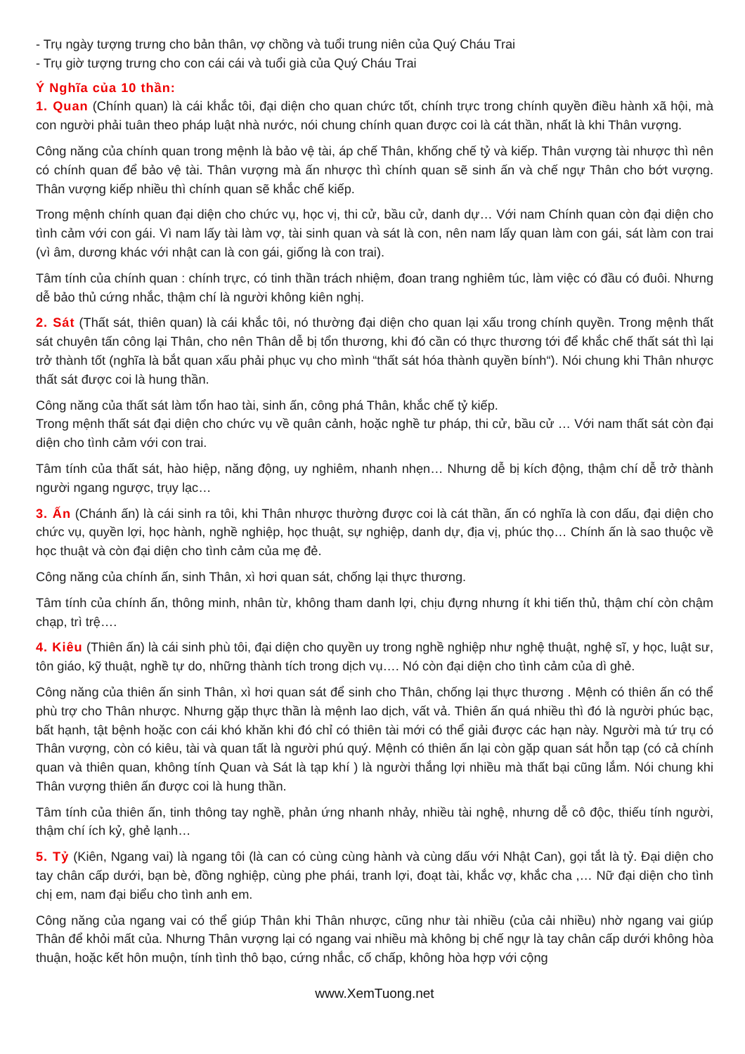- Trụ ngày tượng trưng cho bản thân, vợ chồng và tuổi trung niên của Quý Cháu Trai
- Trụ giờ tượng trưng cho con cái cái và tuổi già của Quý Cháu Trai
Ý Nghĩa của 10 thần:
1. Quan (Chính quan) là cái khắc tôi, đại diện cho quan chức tốt, chính trực trong chính quyền điều hành xã hội, mà con người phải tuân theo pháp luật nhà nước, nói chung chính quan được coi là cát thần, nhất là khi Thân vượng.
Công năng của chính quan trong mệnh là bảo vệ tài, áp chế Thân, khống chế tỷ và kiếp. Thân vượng tài nhược thì nên có chính quan để bảo vệ tài. Thân vượng mà ấn nhược thì chính quan sẽ sinh ấn và chế ngự Thân cho bớt vượng. Thân vượng kiếp nhiều thì chính quan sẽ khắc chế kiếp.
Trong mệnh chính quan đại diện cho chức vụ, học vị, thi cử, bầu cử, danh dự… Với nam Chính quan còn đại diện cho tình cảm với con gái. Vì nam lấy tài làm vợ, tài sinh quan và sát là con, nên nam lấy quan làm con gái, sát làm con trai (vì âm, dương khác với nhật can là con gái, giống là con trai).
Tâm tính của chính quan : chính trực, có tinh thần trách nhiệm, đoan trang nghiêm túc, làm việc có đầu có đuôi. Nhưng dễ bảo thủ cứng nhắc, thậm chí là người không kiên nghị.
2. Sát (Thất sát, thiên quan) là cái khắc tôi, nó thường đại diện cho quan lại xấu trong chính quyền. Trong mệnh thất sát chuyên tấn công lại Thân, cho nên Thân dễ bị tổn thương, khi đó cần có thực thương tới để khắc chế thất sát thì lại trở thành tốt (nghĩa là bắt quan xấu phải phục vụ cho mình “thất sát hóa thành quyền bính“). Nói chung khi Thân nhược thất sát được coi là hung thần.
Công năng của thất sát làm tổn hao tài, sinh ấn, công phá Thân, khắc chế tỷ kiếp.
Trong mệnh thất sát đại diện cho chức vụ về quân cảnh, hoặc nghề tư pháp, thi cử, bầu cử … Với nam thất sát còn đại diện cho tình cảm với con trai.
Tâm tính của thất sát, hào hiệp, năng động, uy nghiêm, nhanh nhẹn… Nhưng dễ bị kích động, thậm chí dễ trở thành người ngang ngược, trụy lạc…
3. Ấn (Chánh ấn) là cái sinh ra tôi, khi Thân nhược thường được coi là cát thần, ấn có nghĩa là con dấu, đại diện cho chức vụ, quyền lợi, học hành, nghề nghiệp, học thuật, sự nghiệp, danh dự, địa vị, phúc thọ… Chính ấn là sao thuộc về học thuật và còn đại diện cho tình cảm của mẹ đẻ.
Công năng của chính ấn, sinh Thân, xì hơi quan sát, chống lại thực thương.
Tâm tính của chính ấn, thông minh, nhân từ, không tham danh lợi, chịu đựng nhưng ít khi tiến thủ, thậm chí còn chậm chạp, trì trệ….
4. Kiêu (Thiên ấn) là cái sinh phù tôi, đại diện cho quyền uy trong nghề nghiệp như nghệ thuật, nghệ sĩ, y học, luật sư, tôn giáo, kỹ thuật, nghề tự do, những thành tích trong dịch vụ…. Nó còn đại diện cho tình cảm của dì ghẻ.
Công năng của thiên ấn sinh Thân, xì hơi quan sát để sinh cho Thân, chống lại thực thương . Mệnh có thiên ấn có thể phù trợ cho Thân nhược. Nhưng gặp thực thần là mệnh lao dịch, vất vả. Thiên ấn quá nhiều thì đó là người phúc bạc, bất hạnh, tật bệnh hoặc con cái khó khăn khi đó chỉ có thiên tài mới có thể giải được các hạn này. Người mà tứ trụ có Thân vượng, còn có kiêu, tài và quan tất là người phú quý. Mệnh có thiên ấn lại còn gặp quan sát hỗn tạp (có cả chính quan và thiên quan, không tính Quan và Sát là tạp khí ) là người thắng lợi nhiều mà thất bại cũng lắm. Nói chung khi Thân vượng thiên ấn được coi là hung thần.
Tâm tính của thiên ấn, tinh thông tay nghề, phản ứng nhanh nhảy, nhiều tài nghệ, nhưng dễ cô độc, thiếu tính người, thậm chí ích kỷ, ghẻ lạnh…
5. Tỷ (Kiên, Ngang vai) là ngang tôi (là can có cùng cùng hành và cùng dấu với Nhật Can), gọi tắt là tỷ. Đại diện cho tay chân cấp dưới, bạn bè, đồng nghiệp, cùng phe phái, tranh lợi, đoạt tài, khắc vợ, khắc cha ,… Nữ đại diện cho tình chị em, nam đại biểu cho tình anh em.
Công năng của ngang vai có thể giúp Thân khi Thân nhược, cũng như tài nhiều (của cải nhiều) nhờ ngang vai giúp Thân để khỏi mất của. Nhưng Thân vượng lại có ngang vai nhiều mà không bị chế ngự là tay chân cấp dưới không hòa thuận, hoặc kết hôn muộn, tính tình thô bạo, cứng nhắc, cố chấp, không hòa hợp với cộng
www.XemTuong.net